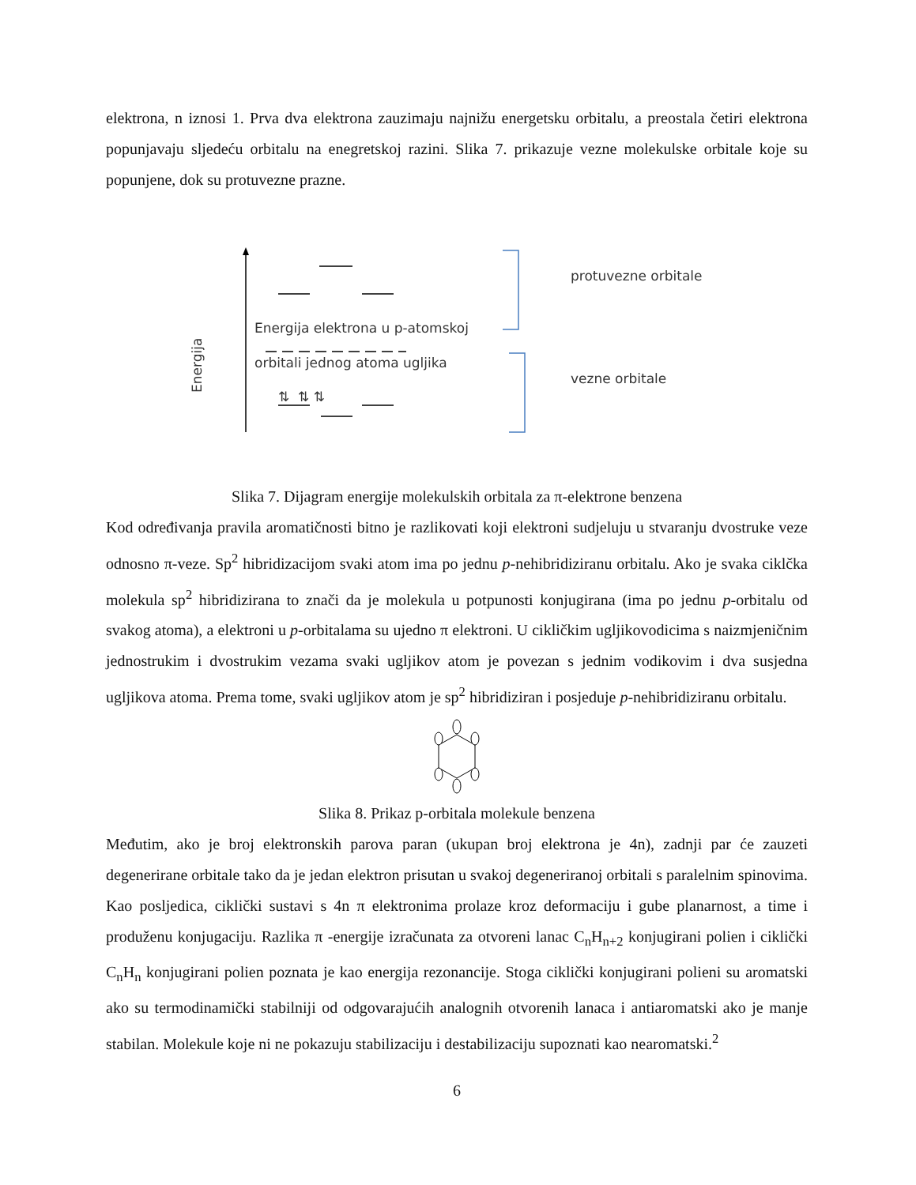elektrona, n iznosi 1. Prva dva elektrona zauzimaju najnižu energetsku orbitalu, a preostala četiri elektrona popunjavaju sljedeću orbitalu na enegretskoj razini. Slika 7. prikazuje vezne molekulske orbitale koje su popunjene, dok su protuvezne prazne.
Energija
Energija elektrona u p-atomskoj
orbitali jednog atoma ugljika
⇅ ⇅ ⇅
protuvezne orbitale
vezne orbitale
Slika 7. Dijagram energije molekulskih orbitala za π-elektrone benzena
Kod određivanja pravila aromatičnosti bitno je razlikovati koji elektroni sudjeluju u stvaranju dvostruke veze odnosno π-veze. Sp<sup>2</sup> hibridizacijom svaki atom ima po jednu p-nehibridiziranu orbitalu. Ako je svaka ciklčka molekula sp<sup>2</sup> hibridizirana to znači da je molekula u potpunosti konjugirana (ima po jednu p-orbitalu od svakog atoma), a elektroni u p-orbitalama su ujedno π elektroni. U cikličkim ugljikovodicima s naizmjeničnim jednostrukim i dvostrukim vezama svaki ugljikov atom je povezan s jednim vodikovim i dva susjedna ugljikova atoma. Prema tome, svaki ugljikov atom je sp<sup>2</sup> hibridiziran i posjeduje p-nehibridiziranu orbitalu.
Slika 8. Prikaz p-orbitala molekule benzena
Međutim, ako je broj elektronskih parova paran (ukupan broj elektrona je 4n), zadnji par će zauzeti degenerirane orbitale tako da je jedan elektron prisutan u svakoj degeneriranoj orbitali s paralelnim spinovima. Kao posljedica, ciklički sustavi s 4n π elektronima prolaze kroz deformaciju i gube planarnost, a time i produženu konjugaciju. Razlika π -energije izračunata za otvoreni lanac C<sub>n</sub>H<sub>n+2</sub> konjugirani polien i ciklički C<sub>n</sub>H<sub>n</sub> konjugirani polien poznata je kao energija rezonancije. Stoga ciklički konjugirani polieni su aromatski ako su termodinamički stabilniji od odgovarajućih analognih otvorenih lanaca i antiaromatski ako je manje stabilan. Molekule koje ni ne pokazuju stabilizaciju i destabilizaciju supoznati kao nearomatski.<sup>2</sup>
6